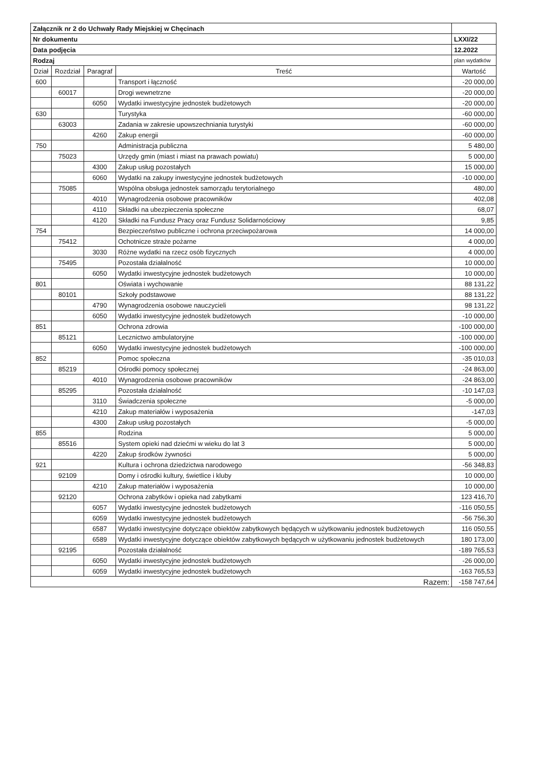| Załącznik nr 2 do Uchwały Rady Miejskiej w Chęcinach | | | | |
| Nr dokumentu | | | | LXXI/22 |
| Data podjęcia | | | | 12.2022 |
| Rodzaj | | | | plan wydatków |
| Dział | Rozdział | Paragraf | Treść | Wartość |
| 600 | | | Transport i łączność | -20 000,00 |
| | 60017 | | Drogi wewnetrzne | -20 000,00 |
| | | 6050 | Wydatki inwestycyjne jednostek budżetowych | -20 000,00 |
| 630 | | | Turystyka | -60 000,00 |
| | 63003 | | Zadania w zakresie upowszechniania turystyki | -60 000,00 |
| | | 4260 | Zakup energii | -60 000,00 |
| 750 | | | Administracja publiczna | 5 480,00 |
| | 75023 | | Urzędy gmin (miast i miast na prawach powiatu) | 5 000,00 |
| | | 4300 | Zakup usług pozostałych | 15 000,00 |
| | | 6060 | Wydatki na zakupy inwestycyjne jednostek budżetowych | -10 000,00 |
| | 75085 | | Wspólna obsługa jednostek samorządu terytorialnego | 480,00 |
| | | 4010 | Wynagrodzenia osobowe pracowników | 402,08 |
| | | 4110 | Składki na ubezpieczenia społeczne | 68,07 |
| | | 4120 | Składki na Fundusz Pracy oraz Fundusz Solidarnościowy | 9,85 |
| 754 | | | Bezpieczeństwo publiczne i ochrona przeciwpożarowa | 14 000,00 |
| | 75412 | | Ochotnicze straże pożarne | 4 000,00 |
| | | 3030 | Różne wydatki na rzecz osób fizycznych | 4 000,00 |
| | 75495 | | Pozostała działalność | 10 000,00 |
| | | 6050 | Wydatki inwestycyjne jednostek budżetowych | 10 000,00 |
| 801 | | | Oświata i wychowanie | 88 131,22 |
| | 80101 | | Szkoły podstawowe | 88 131,22 |
| | | 4790 | Wynagrodzenia osobowe nauczycieli | 98 131,22 |
| | | 6050 | Wydatki inwestycyjne jednostek budżetowych | -10 000,00 |
| 851 | | | Ochrona zdrowia | -100 000,00 |
| | 85121 | | Lecznictwo ambulatoryjne | -100 000,00 |
| | | 6050 | Wydatki inwestycyjne jednostek budżetowych | -100 000,00 |
| 852 | | | Pomoc społeczna | -35 010,03 |
| | 85219 | | Ośrodki pomocy społecznej | -24 863,00 |
| | | 4010 | Wynagrodzenia osobowe pracowników | -24 863,00 |
| | 85295 | | Pozostała działalność | -10 147,03 |
| | | 3110 | Świadczenia społeczne | -5 000,00 |
| | | 4210 | Zakup materiałów i wyposażenia | -147,03 |
| | | 4300 | Zakup usług pozostałych | -5 000,00 |
| 855 | | | Rodzina | 5 000,00 |
| | 85516 | | System opieki nad dziećmi w wieku do lat 3 | 5 000,00 |
| | | 4220 | Zakup środków żywności | 5 000,00 |
| 921 | | | Kultura i ochrona dziedzictwa narodowego | -56 348,83 |
| | 92109 | | Domy i ośrodki kultury, świetlice i kluby | 10 000,00 |
| | | 4210 | Zakup materiałów i wyposażenia | 10 000,00 |
| | 92120 | | Ochrona zabytków i opieka nad zabytkami | 123 416,70 |
| | | 6057 | Wydatki inwestycyjne jednostek budżetowych | -116 050,55 |
| | | 6059 | Wydatki inwestycyjne jednostek budżetowych | -56 756,30 |
| | | 6587 | Wydatki inwestycyjne dotyczące obiektów zabytkowych będących w użytkowaniu jednostek budżetowych | 116 050,55 |
| | | 6589 | Wydatki inwestycyjne dotyczące obiektów zabytkowych będących w użytkowaniu jednostek budżetowych | 180 173,00 |
| | 92195 | | Pozostała działalność | -189 765,53 |
| | | 6050 | Wydatki inwestycyjne jednostek budżetowych | -26 000,00 |
| | | 6059 | Wydatki inwestycyjne jednostek budżetowych | -163 765,53 |
| Razem: | | | | -158 747,64 |